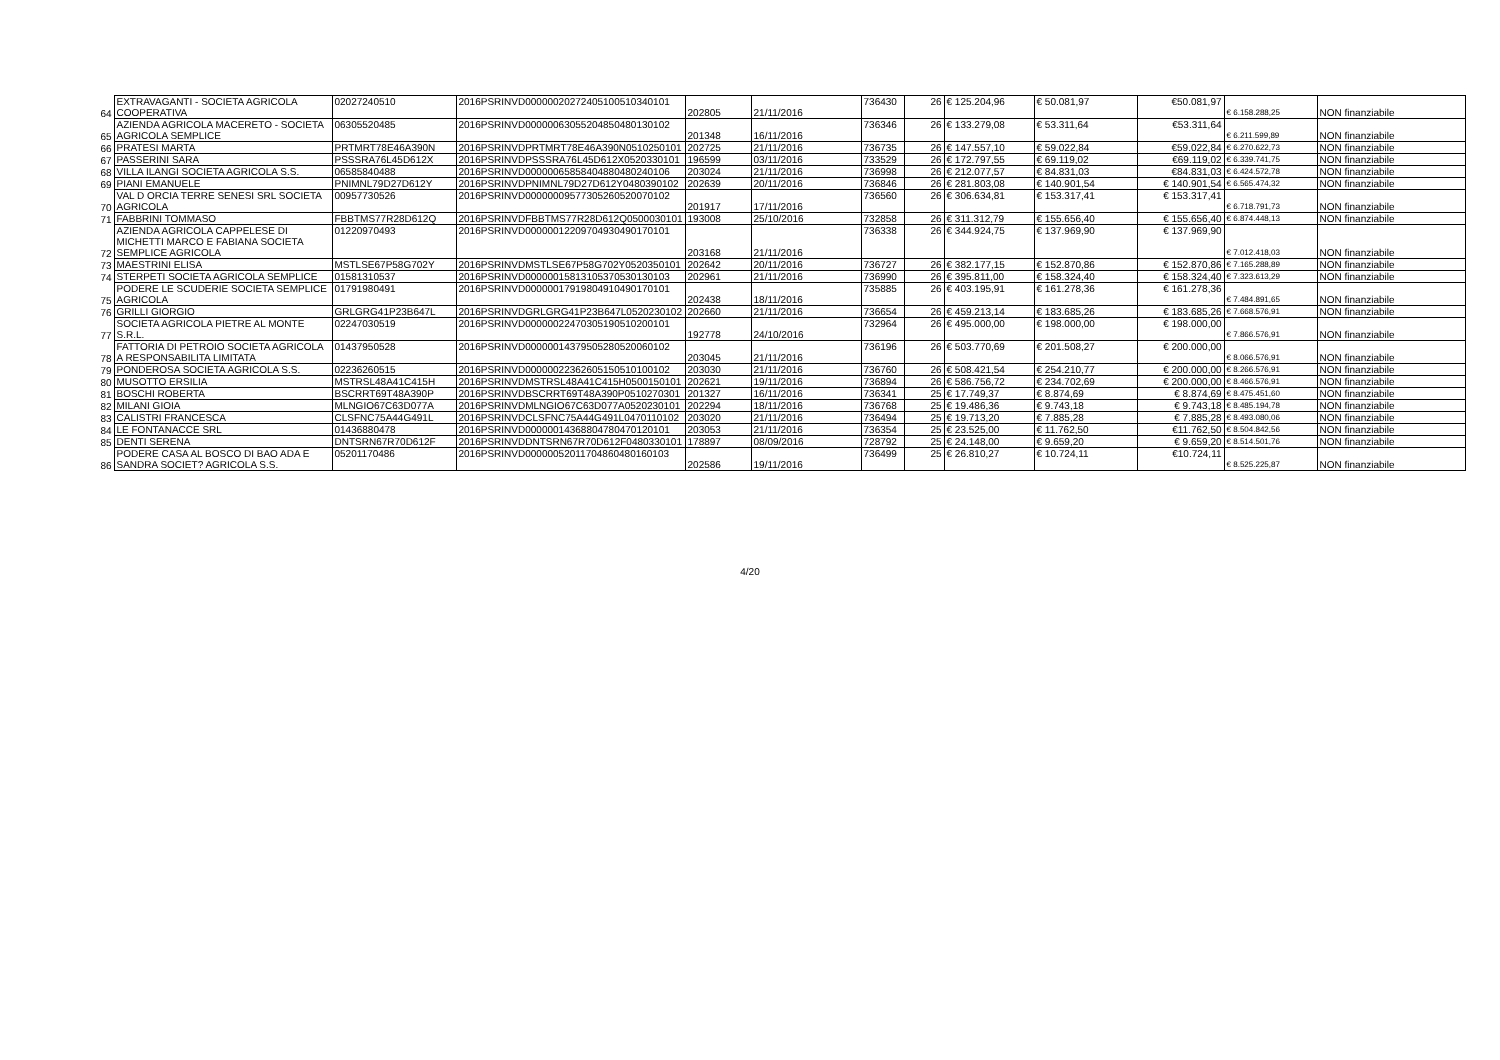| 64 | EXTRAVAGANTI - SOCIETA AGRICOLA COOPERATIVA | 02027240510 | 2016PSRINVD00000020272405100510340101 | 202805 | 21/11/2016 | 736430 | 26 | € 125.204,96 | € 50.081,97 | €50.081,97 | € 6.158.288,25 | NON finanziabile |
| 65 | AZIENDA AGRICOLA MACERETO - SOCIETA AGRICOLA SEMPLICE | 06305520485 | 2016PSRINVD00000063055204850480130102 | 201348 | 16/11/2016 | 736346 | 26 | € 133.279,08 | € 53.311,64 | €53.311,64 | € 6.211.599,89 | NON finanziabile |
| 66 | PRATESI MARTA | PRTMRT78E46A390N | 2016PSRINVDPRTMRT78E46A390N0510250101 | 202725 | 21/11/2016 | 736735 | 26 | € 147.557,10 | € 59.022,84 | €59.022,84 | € 6.270.622,73 | NON finanziabile |
| 67 | PASSERINI SARA | PSSSRA76L45D612X | 2016PSRINVDPSSSRA76L45D612X0520330101 | 196599 | 03/11/2016 | 733529 | 26 | € 172.797,55 | € 69.119,02 | €69.119,02 | € 6.339.741,75 | NON finanziabile |
| 68 | VILLA ILANGI SOCIETA AGRICOLA S.S. | 06585840488 | 2016PSRINVD00000065858404880480240106 | 203024 | 21/11/2016 | 736998 | 26 | € 212.077,57 | € 84.831,03 | €84.831,03 | € 6.424.572,78 | NON finanziabile |
| 69 | PIANI EMANUELE | PNIMNL79D27D612Y | 2016PSRINVDPNIMNL79D27D612Y0480390102 | 202639 | 20/11/2016 | 736846 | 26 | € 281.803,08 | € 140.901,54 | € 140.901,54 | € 6.565.474,32 | NON finanziabile |
| 70 | VAL D ORCIA TERRE SENESI SRL SOCIETA AGRICOLA | 00957730526 | 2016PSRINVD00000009577305260520070102 | 201917 | 17/11/2016 | 736560 | 26 | € 306.634,81 | € 153.317,41 | € 153.317,41 | € 6.718.791,73 | NON finanziabile |
| 71 | FABBRINI TOMMASO | FBBTMS77R28D612Q | 2016PSRINVDFBBTMS77R28D612Q0500030101 | 193008 | 25/10/2016 | 732858 | 26 | € 311.312,79 | € 155.656,40 | € 155.656,40 | € 6.874.448,13 | NON finanziabile |
| 72 | AZIENDA AGRICOLA CAPPELESE DI MICHETTI MARCO E FABIANA SOCIETA SEMPLICE AGRICOLA | 01220970493 | 2016PSRINVD00000012209704930490170101 | 203168 | 21/11/2016 | 736338 | 26 | € 344.924,75 | € 137.969,90 | € 137.969,90 | € 7.012.418,03 | NON finanziabile |
| 73 | MAESTRINI ELISA | MSTLSE67P58G702Y | 2016PSRINVDMSTLSE67P58G702Y0520350101 | 202642 | 20/11/2016 | 736727 | 26 | € 382.177,15 | € 152.870,86 | € 152.870,86 | € 7.165.288,89 | NON finanziabile |
| 74 | STERPETI SOCIETA AGRICOLA SEMPLICE | 01581310537 | 2016PSRINVD00000015813105370530130103 | 202961 | 21/11/2016 | 736990 | 26 | € 395.811,00 | € 158.324,40 | € 158.324,40 | € 7.323.613,29 | NON finanziabile |
| 75 | PODERE LE SCUDERIE SOCIETA SEMPLICE AGRICOLA | 01791980491 | 2016PSRINVD00000017919804910490170101 | 202438 | 18/11/2016 | 735885 | 26 | € 403.195,91 | € 161.278,36 | € 161.278,36 | € 7.484.891,65 | NON finanziabile |
| 76 | GRILLI GIORGIO | GRLGRG41P23B647L | 2016PSRINVDGRLGRG41P23B647L0520230102 | 202660 | 21/11/2016 | 736654 | 26 | € 459.213,14 | € 183.685,26 | € 183.685,26 | € 7.668.576,91 | NON finanziabile |
| 77 | SOCIETA AGRICOLA PIETRE AL MONTE S.R.L. | 02247030519 | 2016PSRINVD00000022470305190510200101 | 192778 | 24/10/2016 | 732964 | 26 | € 495.000,00 | € 198.000,00 | € 198.000,00 | € 7.866.576,91 | NON finanziabile |
| 78 | FATTORIA DI PETROIO SOCIETA AGRICOLA A RESPONSABILITA LIMITATA | 01437950528 | 2016PSRINVD00000014379505280520060102 | 203045 | 21/11/2016 | 736196 | 26 | € 503.770,69 | € 201.508,27 | € 200.000,00 | € 8.066.576,91 | NON finanziabile |
| 79 | PONDEROSA SOCIETA AGRICOLA S.S. | 02236260515 | 2016PSRINVD00000022362605150510100102 | 203030 | 21/11/2016 | 736760 | 26 | € 508.421,54 | € 254.210,77 | € 200.000,00 | € 8.266.576,91 | NON finanziabile |
| 80 | MUSOTTO ERSILIA | MSTRSL48A41C415H | 2016PSRINVDMSTRSL48A41C415H0500150101 | 202621 | 19/11/2016 | 736894 | 26 | € 586.756,72 | € 234.702,69 | € 200.000,00 | € 8.466.576,91 | NON finanziabile |
| 81 | BOSCHI ROBERTA | BSCRRT69T48A390P | 2016PSRINVDBSCRRT69T48A390P0510270301 | 201327 | 16/11/2016 | 736341 | 25 | € 17.749,37 | € 8.874,69 | € 8.874,69 | € 8.475.451,60 | NON finanziabile |
| 82 | MILANI GIOIA | MLNGIO67C63D077A | 2016PSRINVDMLNGIO67C63D077A0520230101 | 202294 | 18/11/2016 | 736768 | 25 | € 19.486,36 | € 9.743,18 | € 9.743,18 | € 8.485.194,78 | NON finanziabile |
| 83 | CALISTRI FRANCESCA | CLSFNC75A44G491L | 2016PSRINVDCLSFNC75A44G491L0470110102 | 203020 | 21/11/2016 | 736494 | 25 | € 19.713,20 | € 7.885,28 | € 7.885,28 | € 8.493.080,06 | NON finanziabile |
| 84 | LE FONTANACCE SRL | 01436880478 | 2016PSRINVD00000014368804780470120101 | 203053 | 21/11/2016 | 736354 | 25 | € 23.525,00 | € 11.762,50 | €11.762,50 | € 8.504.842,56 | NON finanziabile |
| 85 | DENTI SERENA | DNTSRN67R70D612F | 2016PSRINVDDNTSRN67R70D612F0480330101 | 178897 | 08/09/2016 | 728792 | 25 | € 24.148,00 | € 9.659,20 | € 9.659,20 | € 8.514.501,76 | NON finanziabile |
| 86 | PODERE CASA AL BOSCO DI BAO ADA E SANDRA SOCIET? AGRICOLA S.S. | 05201170486 | 2016PSRINVD00000052011704860480160103 | 202586 | 19/11/2016 | 736499 | 25 | € 26.810,27 | € 10.724,11 | €10.724,11 | € 8.525.225,87 | NON finanziabile |
4/20